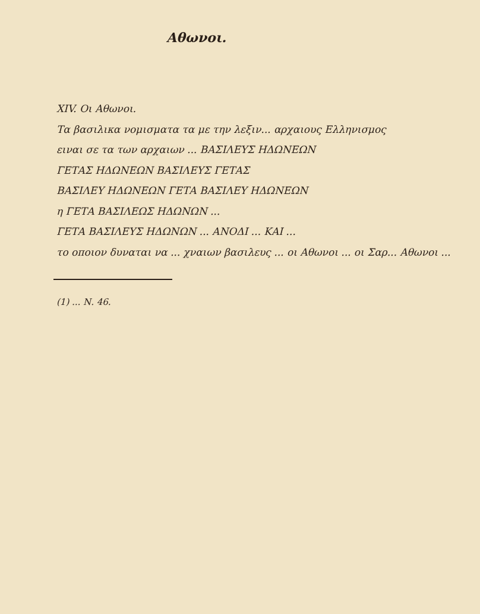Αθωνοι.
XIV. Οι Αθωνοι.
Τα βασιλικα νομισματα τα με την λεξιν... αρχαιους Ελληνισμος
ειναι σε τα των αρχαιων ... ΒΑΣΙΛΕΥΣ ΗΔΩΝΕΩΝ
ΓΕΤΑΣ ΗΔΩΝΕΩΝ ΒΑΣΙΛΕΥΣ ΓΕΤΑΣ
ΒΑΣΙΛΕΥ ΗΔΩΝΕΩΝ ΓΕΤΑ ΒΑΣΙΛΕΥ ΗΔΩΝΕΩΝ
η ΓΕΤΑ ΒΑΣΙΛΕΩΣ ΗΔΩΝΩΝ ...
ΓΕΤΑ ΒΑΣΙΛΕΥΣ ΗΔΩΝΩΝ ... ΑΝΟΔΙ ... ΚΑΙ ...
το οποιον δυναται να ... χναιων βασιλευς ... οι Αθωνοι ... οι Σαρ... Αθωνοι ...
(1) ... Ν. 46.